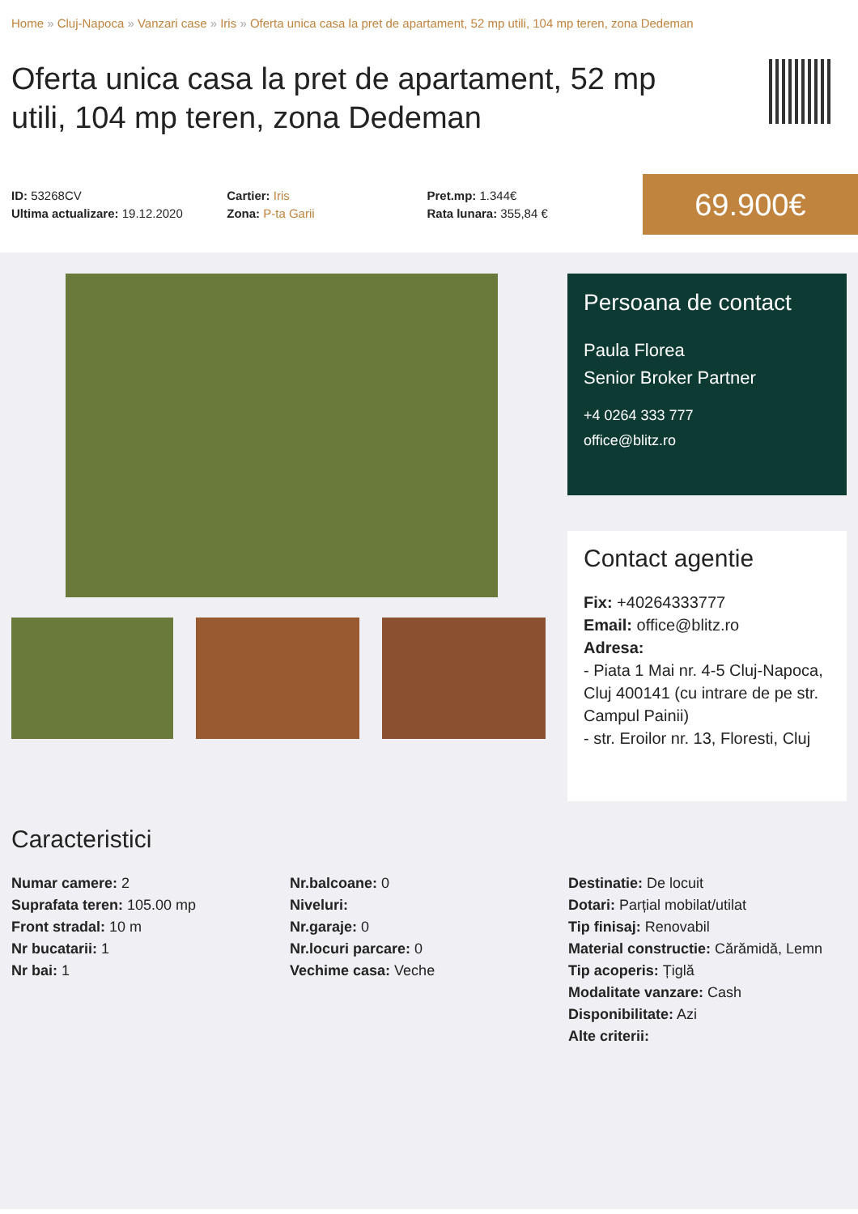Home » Cluj-Napoca » Vanzari case » Iris » Oferta unica casa la pret de apartament, 52 mp utili, 104 mp teren, zona Dedeman
Oferta unica casa la pret de apartament, 52 mp utili, 104 mp teren, zona Dedeman
ID: 53268CV
Ultima actualizare: 19.12.2020
Cartier: Iris
Zona: P-ta Garii
Pret.mp: 1.344€
Rata lunara: 355,84 €
69.900€
Persoana de contact
Paula Florea
Senior Broker Partner
+4 0264 333 777
office@blitz.ro
Contact agentie
Fix: +40264333777
Email: office@blitz.ro
Adresa:
- Piata 1 Mai nr. 4-5 Cluj-Napoca, Cluj 400141 (cu intrare de pe str. Campul Painii)
- str. Eroilor nr. 13, Floresti, Cluj
Caracteristici
Numar camere: 2
Suprafata teren: 105.00 mp
Front stradal: 10 m
Nr bucatarii: 1
Nr bai: 1
Nr.balcoane: 0
Niveluri:
Nr.garaje: 0
Nr.locuri parcare: 0
Vechime casa: Veche
Destinatie: De locuit
Dotari: Parțial mobilat/utilat
Tip finisaj: Renovabil
Material constructie: Cărămidă, Lemn
Tip acoperis: Țiglă
Modalitate vanzare: Cash
Disponibilitate: Azi
Alte criterii: